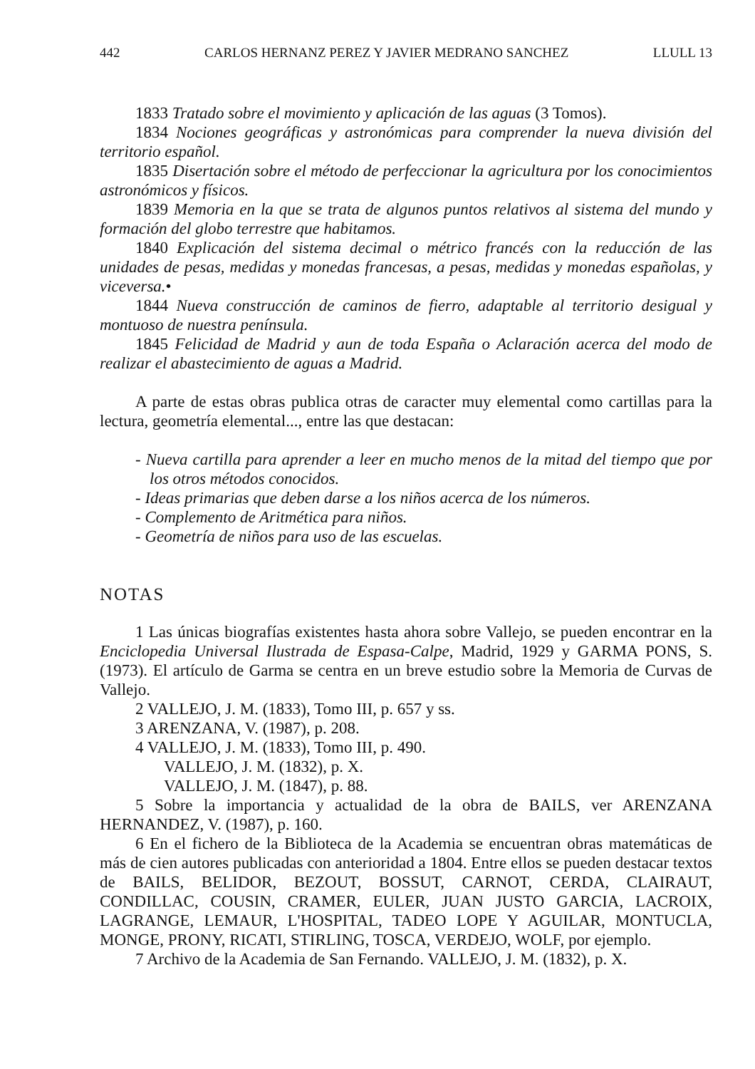442 CARLOS HERNANZ PEREZ Y JAVIER MEDRANO SANCHEZ LLULL 13
1833 Tratado sobre el movimiento y aplicación de las aguas (3 Tomos).
1834 Nociones geográficas y astronómicas para comprender la nueva división del territorio español.
1835 Disertación sobre el método de perfeccionar la agricultura por los conocimientos astronómicos y físicos.
1839 Memoria en la que se trata de algunos puntos relativos al sistema del mundo y formación del globo terrestre que habitamos.
1840 Explicación del sistema decimal o métrico francés con la reducción de las unidades de pesas, medidas y monedas francesas, a pesas, medidas y monedas españolas, y viceversa.•
1844 Nueva construcción de caminos de fierro, adaptable al territorio desigual y montuoso de nuestra península.
1845 Felicidad de Madrid y aun de toda España o Aclaración acerca del modo de realizar el abastecimiento de aguas a Madrid.
A parte de estas obras publica otras de caracter muy elemental como cartillas para la lectura, geometría elemental..., entre las que destacan:
- Nueva cartilla para aprender a leer en mucho menos de la mitad del tiempo que por los otros métodos conocidos.
- Ideas primarias que deben darse a los niños acerca de los números.
- Complemento de Aritmética para niños.
- Geometría de niños para uso de las escuelas.
NOTAS
1 Las únicas biografías existentes hasta ahora sobre Vallejo, se pueden encontrar en la Enciclopedia Universal Ilustrada de Espasa-Calpe, Madrid, 1929 y GARMA PONS, S. (1973). El artículo de Garma se centra en un breve estudio sobre la Memoria de Curvas de Vallejo.
2 VALLEJO, J. M. (1833), Tomo III, p. 657 y ss.
3 ARENZANA, V. (1987), p. 208.
4 VALLEJO, J. M. (1833), Tomo III, p. 490.
VALLEJO, J. M. (1832), p. X.
VALLEJO, J. M. (1847), p. 88.
5 Sobre la importancia y actualidad de la obra de BAILS, ver ARENZANA HERNANDEZ, V. (1987), p. 160.
6 En el fichero de la Biblioteca de la Academia se encuentran obras matemáticas de más de cien autores publicadas con anterioridad a 1804. Entre ellos se pueden destacar textos de BAILS, BELIDOR, BEZOUT, BOSSUT, CARNOT, CERDA, CLAIRAUT, CONDILLAC, COUSIN, CRAMER, EULER, JUAN JUSTO GARCIA, LACROIX, LAGRANGE, LEMAUR, L'HOSPITAL, TADEO LOPE Y AGUILAR, MONTUCLA, MONGE, PRONY, RICATI, STIRLING, TOSCA, VERDEJO, WOLF, por ejemplo.
7 Archivo de la Academia de San Fernando. VALLEJO, J. M. (1832), p. X.